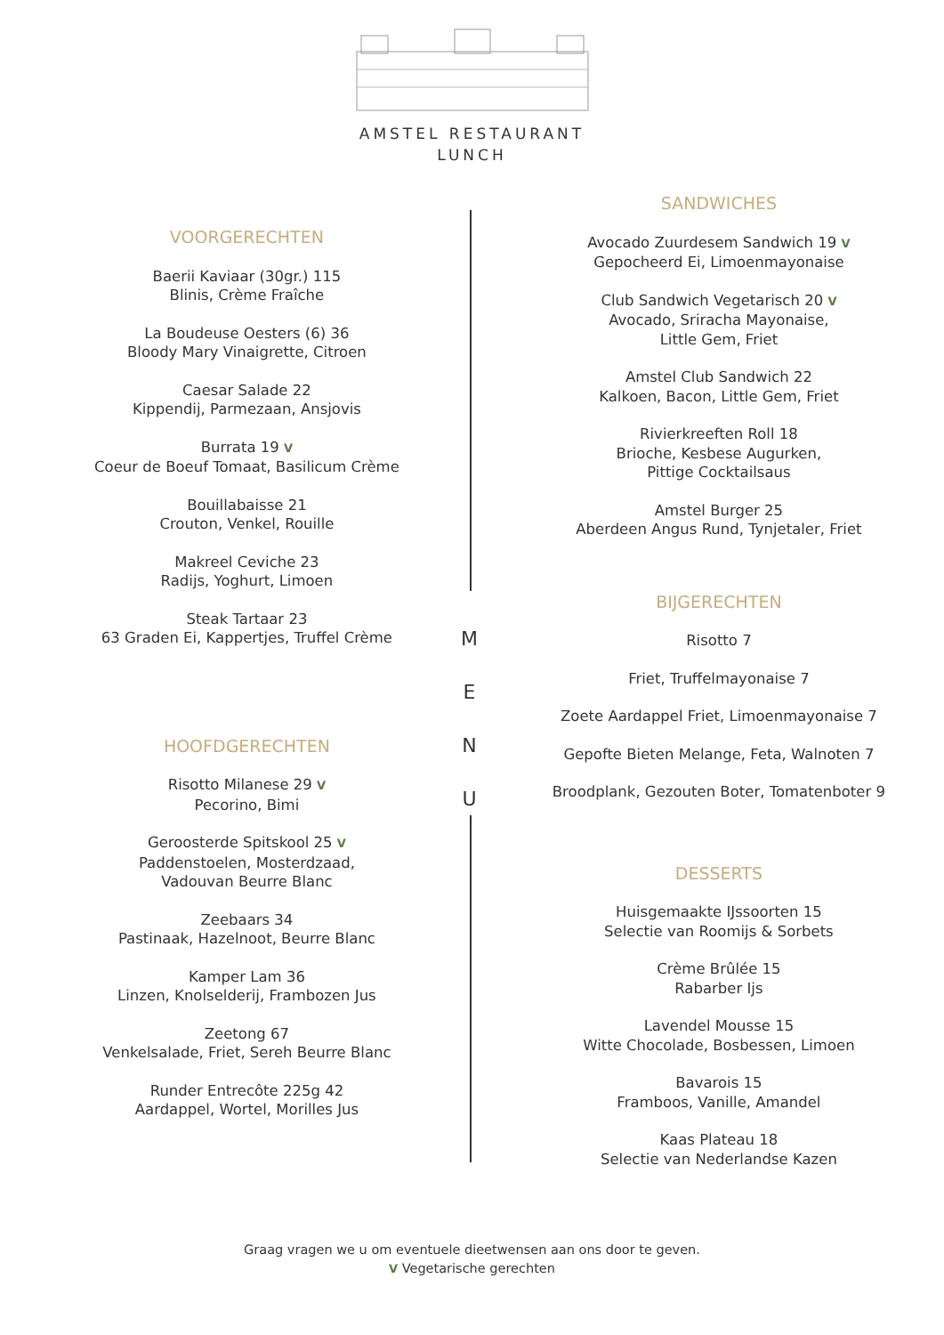AMSTEL RESTAURANT
LUNCH
VOORGERECHTEN
Baerii Kaviaar (30gr.) 115
Blinis, Crème Fraîche
La Boudeuse Oesters (6) 36
Bloody Mary Vinaigrette, Citroen
Caesar Salade 22
Kippendij, Parmezaan, Ansjovis
Burrata 19 V
Coeur de Boeuf Tomaat, Basilicum Crème
Bouillabaisse 21
Crouton, Venkel, Rouille
Makreel Ceviche 23
Radijs, Yoghurt, Limoen
Steak Tartaar 23
63 Graden Ei, Kappertjes, Truffel Crème
HOOFDGERECHTEN
Risotto Milanese 29 V
Pecorino, Bimi
Geroosterde Spitskool 25 V
Paddenstoelen, Mosterdzaad,
Vadouvan Beurre Blanc
Zeebaars 34
Pastinaak, Hazelnoot, Beurre Blanc
Kamper Lam 36
Linzen, Knolselderij, Frambozen Jus
Zeetong 67
Venkelsalade, Friet, Sereh Beurre Blanc
Runder Entrecôte 225g 42
Aardappel, Wortel, Morilles Jus
M
E
N
U
SANDWICHES
Avocado Zuurdesem Sandwich 19 V
Gepocheerd Ei, Limoenmayonaise
Club Sandwich Vegetarisch 20 V
Avocado, Sriracha Mayonaise,
Little Gem, Friet
Amstel Club Sandwich 22
Kalkoen, Bacon, Little Gem, Friet
Rivierkreeften Roll 18
Brioche, Kesbese Augurken,
Pittige Cocktailsaus
Amstel Burger 25
Aberdeen Angus Rund, Tynjetaler, Friet
BIJGERECHTEN
Risotto 7
Friet, Truffelmayonaise 7
Zoete Aardappel Friet, Limoenmayonaise 7
Gepofte Bieten Melange, Feta, Walnoten 7
Broodplank, Gezouten Boter, Tomatenboter 9
DESSERTS
Huisgemaakte IJssoorten 15
Selectie van Roomijs & Sorbets
Crème Brûlée 15
Rabarber Ijs
Lavendel Mousse 15
Witte Chocolade, Bosbessen, Limoen
Bavarois 15
Framboos, Vanille, Amandel
Kaas Plateau 18
Selectie van Nederlandse Kazen
Graag vragen we u om eventuele dieetwensen aan ons door te geven.
V Vegetarische gerechten